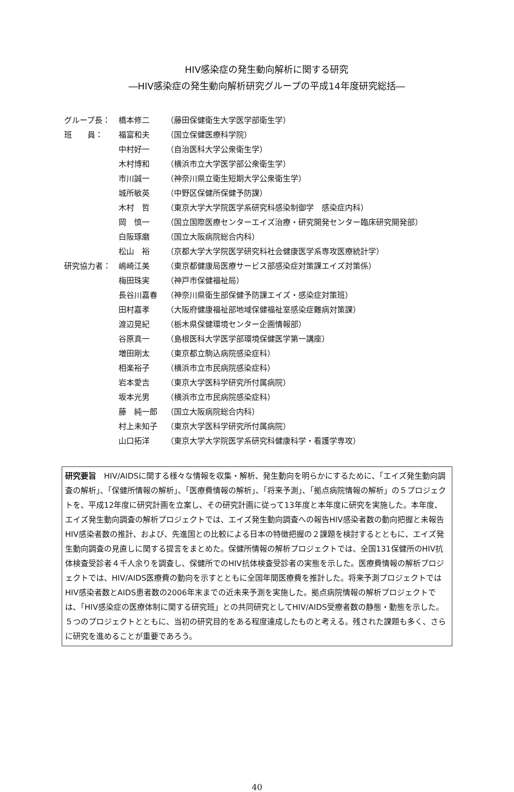HIV感染症の発生動向解析に関する研究
―HIV感染症の発生動向解析研究グループの平成14年度研究総括―
| グループ長： | 橋本修二 | （藤田保健衛生大学医学部衛生学） |
| 班 員： | 福富和夫 | （国立保健医療科学院） |
| | 中村好一 | （自治医科大学公衆衛生学） |
| | 木村博和 | （横浜市立大学医学部公衆衛生学） |
| | 市川誠一 | （神奈川県立衛生短期大学公衆衛生学） |
| | 城所敏英 | （中野区保健所保健予防課） |
| | 木村 哲 | （東京大学大学院医学系研究科感染制御学 感染症内科） |
| | 岡 慎一 | （国立国際医療センターエイズ治療・研究開発センター臨床研究開発部） |
| | 白阪琢磨 | （国立大阪病院総合内科） |
| | 松山 裕 | （京都大学大学院医学研究科社会健康医学系専攻医療統計学） |
| 研究協力者： | 嶋崎江美 | （東京都健康局医療サービス部感染症対策課エイズ対策係） |
| | 梅田珠実 | （神戸市保健福祉局） |
| | 長谷川嘉春 | （神奈川県衛生部保健予防課エイズ・感染症対策班） |
| | 田村嘉孝 | （大阪府健康福祉部地域保健福祉室感染症難病対策課） |
| | 渡辺晃紀 | （栃木県保健環境センター企画情報部） |
| | 谷原真一 | （島根医科大学医学部環境保健医学第一講座） |
| | 増田剛太 | （東京都立駒込病院感染症科） |
| | 相楽裕子 | （横浜市立市民病院感染症科） |
| | 岩本愛吉 | （東京大学医科学研究所付属病院） |
| | 坂本光男 | （横浜市立市民病院感染症科） |
| | 藤 純一郎 | （国立大阪病院総合内科） |
| | 村上未知子 | （東京大学医科学研究所付属病院） |
| | 山口拓洋 | （東京大学大学院医学系研究科健康科学・看護学専攻） |
研究要旨　HIV/AIDSに関する様々な情報を収集・解析、発生動向を明らかにするために、「エイズ発生動向調査の解析」、「保健所情報の解析」、「医療費情報の解析」、「将来予測」、「拠点病院情報の解析」の５プロジェクトを、平成12年度に研究計画を立案し、その研究計画に従って13年度と本年度に研究を実施した。本年度、エイズ発生動向調査の解析プロジェクトでは、エイズ発生動向調査への報告HIV感染者数の動向把握と未報告HIV感染者数の推計、および、先進国との比較による日本の特徴把握の２課題を検討するとともに、エイズ発生動向調査の見直しに関する提言をまとめた。保健所情報の解析プロジェクトでは、全国131保健所のHIV抗体検査受診者４千人余りを調査し、保健所でのHIV抗体検査受診者の実態を示した。医療費情報の解析プロジェクトでは、HIV/AIDS医療費の動向を示すとともに全国年間医療費を推計した。将来予測プロジェクトではHIV感染者数とAIDS患者数の2006年末までの近未来予測を実施した。拠点病院情報の解析プロジェクトでは、「HIV感染症の医療体制に関する研究班」との共同研究としてHIV/AIDS受療者数の静態・動態を示した。５つのプロジェクトとともに、当初の研究目的をある程度達成したものと考える。残された課題も多く、さらに研究を進めることが重要であろう。
40